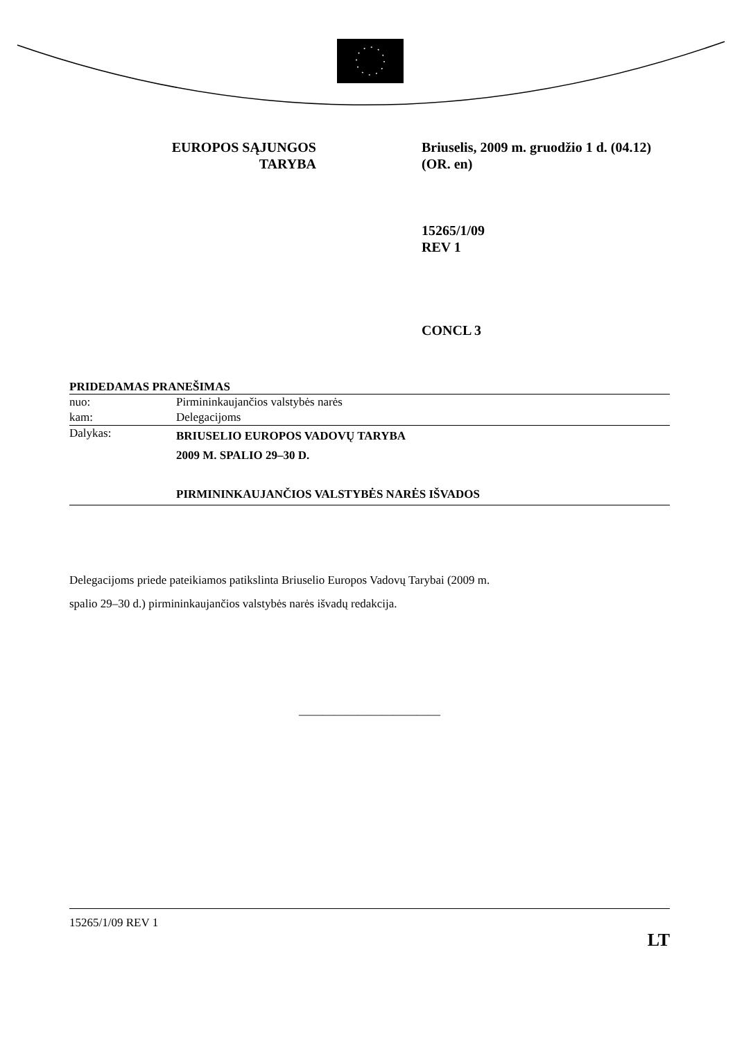EUROPOS SĄJUNGOS
TARYBA
Briuselis, 2009 m. gruodžio 1 d. (04.12)
(OR. en)
15265/1/09
REV 1
CONCL 3
PRIDEDAMAS PRANEŠIMAS
| nuo: | Pirmininkaujančios valstybės narės |
| kam: | Delegacijoms |
| Dalykas: | BRIUSELIO EUROPOS VADOVŲ TARYBA 2009 M. SPALIO 29–30 D. PIRMININKAUJANČIOS VALSTYBĖS NARĖS IŠVADOS |
Delegacijoms priede pateikiamos patikslinta Briuselio Europos Vadovų Tarybai (2009 m.
spalio 29–30 d.) pirmininkaujančios valstybės narės išvadų redakcija.
________________________
15265/1/09 REV 1
LT